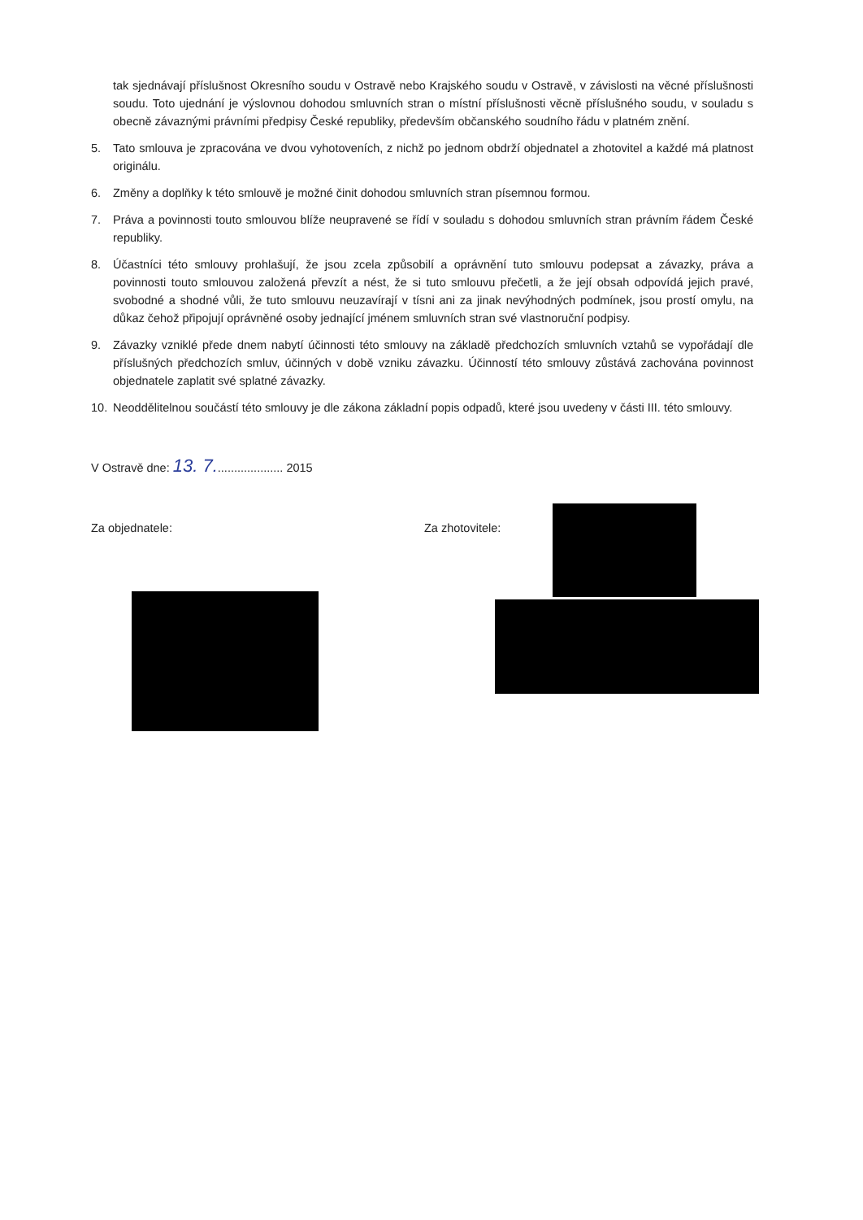tak sjednávají příslušnost Okresního soudu v Ostravě nebo Krajského soudu v Ostravě, v závislosti na věcné příslušnosti soudu. Toto ujednání je výslovnou dohodou smluvních stran o místní příslušnosti věcně příslušného soudu, v souladu s obecně závaznými právními předpisy České republiky, především občanského soudního řádu v platném znění.
5. Tato smlouva je zpracována ve dvou vyhotoveních, z nichž po jednom obdrží objednatel a zhotovitel a každé má platnost originálu.
6. Změny a doplňky k této smlouvě je možné činit dohodou smluvních stran písemnou formou.
7. Práva a povinnosti touto smlouvou blíže neupravené se řídí v souladu s dohodou smluvních stran právním řádem České republiky.
8. Účastníci této smlouvy prohlašují, že jsou zcela způsobilí a oprávnění tuto smlouvu podepsat a závazky, práva a povinnosti touto smlouvou založená převzít a nést, že si tuto smlouvu přečetli, a že její obsah odpovídá jejich pravé, svobodné a shodné vůli, že tuto smlouvu neuzavírají v tísni ani za jinak nevýhodných podmínek, jsou prostí omylu, na důkaz čehož připojují oprávněné osoby jednající jménem smluvních stran své vlastnoruční podpisy.
9. Závazky vzniklé přede dnem nabytí účinnosti této smlouvy na základě předchozích smluvních vztahů se vypořádají dle příslušných předchozích smluv, účinných v době vzniku závazku. Účinností této smlouvy zůstává zachována povinnost objednatele zaplatit své splatné závazky.
10. Neoddělitelnou součástí této smlouvy je dle zákona základní popis odpadů, které jsou uvedeny v části III. této smlouvy.
V Ostravě dne: 13. 7..................... 2015
Za objednatele: Za zhotovitele: